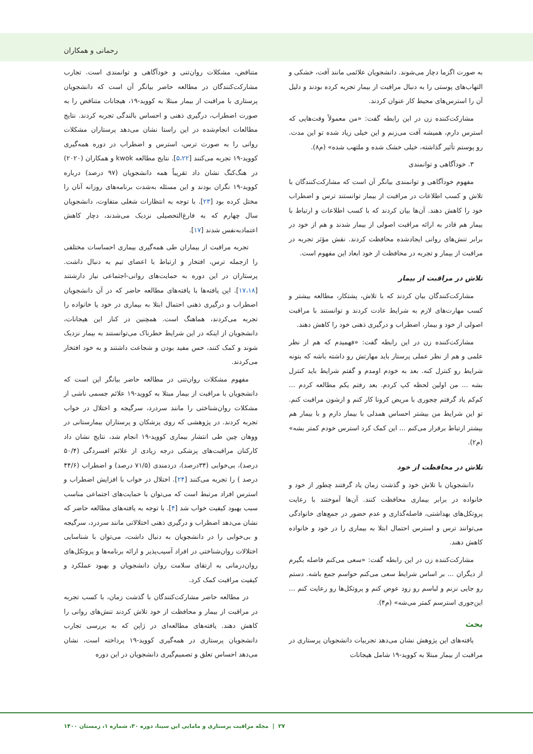رحمانی و همکاران
به صورت اگزما دچار می‌شوند. دانشجویان علائمی مانند آفت، خشکی و التهاب‌های پوستی را به دنبال مراقبت از بیمار تجربه کرده بودند و دلیل آن را استرس‌های محیط کار عنوان کردند.
مشارکت‌کننده زن در این رابطه گفت: «من معمولاً وقت‌هایی که استرس دارم، همیشه آفت می‌زنم و این خیلی زیاد شده تو این مدت. رو پوستم تأثیر گذاشته، خیلی خشک شده و ملتهب شده» (م۸).
۳. خودآگاهی و توانمندی
مفهوم خودآگاهی و توانمندی بیانگر آن است که مشارکت‌کنندگان با تلاش و کسب اطلاعات در مراقبت از بیمار توانستند ترس و اضطراب خود را کاهش دهند. آن‌ها بیان کردند که با کسب اطلاعات و ارتباط با بیمار هم قادر به ارائه مراقبت اصولی از بیمار شدند و هم از خود در برابر تنش‌های روانی ایجادشده محافظت کردند. نقش مؤثر تجربه در مراقبت از بیمار و تجربه در محافظت از خود ابعاد این مفهوم است.
تلاش در مراقبت از بیمار
مشارکت‌کنندگان بیان کردند که با تلاش، پشتکار، مطالعه بیشتر و کسب مهارت‌های لازم به شرایط عادت کردند و توانستند با مراقبت اصولی از خود و بیمار، اضطراب و درگیری ذهنی خود را کاهش دهند.
مشارکت‌کننده زن در این رابطه گفت: «فهمیدم که هم از نظر علمی و هم از نظر عملی پرستار باید مهارتش رو داشته باشه که بتونه شرایط رو کنترل کنه. بعد به خودم اومدم و گفتم شرایط باید کنترل بشه ... من اولین لحظه کپ کردم. بعد رفتم یکم مطالعه کردم ... کم‌کم یاد گرفتم چجوری با مریض کرونا کار کنم و ازشون مراقبت کنم. تو این شرایط من بیشتر احساس همدلی با بیمار دارم و با بیمار هم بیشتر ارتباط برقرار می‌کنم ... این کمک کرد استرس خودم کمتر بشه» (م۲).
تلاش در محافظت از خود
دانشجویان با تلاش خود و گذشت زمان یاد گرفتند چطور از خود و خانواده در برابر بیماری محافظت کنند. آن‌ها آموختند با رعایت پروتکل‌های بهداشتی، فاصله‌گذاری و عدم حضور در جمع‌های خانوادگی می‌توانند ترس و استرس احتمال ابتلا به بیماری را در خود و خانواده کاهش دهند.
مشارکت‌کننده زن در این رابطه گفت: «سعی می‌کنم فاصله بگیرم از دیگران ... بر اساس شرایط سعی می‌کنم حواسم جمع باشه. دستم رو جایی نزنم و لباسم رو زود عوض کنم و پروتکل‌ها رو رعایت کنم ... این‌جوری استرسم کمتر می‌شه» (م۴).
بحث
یافته‌های این پژوهش نشان می‌دهد تجربیات دانشجویان پرستاری در مراقبت از بیمار مبتلا به کووید-۱۹ شامل هیجانات
متناقض، مشکلات روان‌تنی و خودآگاهی و توانمندی است. تجارب مشارکت‌کنندگان در مطالعه حاضر بیانگر آن است که دانشجویان پرستاری با مراقبت از بیمار مبتلا به کووید-۱۹، هیجانات متناقض را به صورت اضطراب، درگیری ذهنی و احساس بالندگی تجربه کردند. نتایج مطالعات انجام‌شده در این راستا نشان می‌دهد پرستاران مشکلات روانی را به صورت ترس، استرس و اضطراب در دوره همه‌گیری کووید-۱۹ تجربه می‌کنند [۵،۲۲]. نتایج مطالعه kwok و همکاران (۲۰۲۰) در هنگ‌کنگ نشان داد تقریباً همه دانشجویان (۹۷ درصد) درباره کووید-۱۹ نگران بودند و این مسئله به‌شدت برنامه‌های روزانه آنان را مختل کرده بود [۲۳]. با توجه به انتظارات شغلی متفاوت، دانشجویان سال چهارم که به فارغ‌التحصیلی نزدیک می‌شدند، دچار کاهش اعتمادبه‌نفس شدند [۱۷].
تجربه مراقبت از بیماران طی همه‌گیری بیماری احساسات مختلفی را ازجمله ترس، افتخار و ارتباط با اعضای تیم به دنبال داشت. پرستاران در این دوره به حمایت‌های روانی-اجتماعی نیاز دارشتند [۱۷،۱۸]. این یافته‌ها با یافته‌های مطالعه حاضر که در آن دانشجویان اضطراب و درگیری ذهنی احتمال ابتلا به بیماری در خود یا خانواده را تجربه می‌کردند، هماهنگ است. همچنین در کنار این هیجانات، دانشجویان از اینکه در این شرایط خطرناک می‌توانستند به بیمار نزدیک شوند و کمک کنند، حس مفید بودن و شجاعت داشتند و به خود افتخار می‌کردند.
مفهوم مشکلات روان‌تنی در مطالعه حاضر بیانگر این است که دانشجویان با مراقبت از بیمار مبتلا به کووید-۱۹ علائم جسمی ناشی از مشکلات روان‌شناختی را مانند سردرد، سرگیجه و اختلال در خواب تجربه کردند. در پژوهشی که روی پزشکان و پرستاران بیمارستانی در ووهان چین طی انتشار بیماری کووید-۱۹ انجام شد، نتایج نشان داد کارکنان مراقبت‌های پزشکی درجه زیادی از علائم افسردگی (۵۰/۴ درصد)، بی‌خوابی (۳۴درصد)، دردمندی (۷۱/۵ درصد) و اضطراب (۴۴/۶ درصد ) را تجربه می‌کنند [۲۴]. اختلال در خواب با افزایش اضطراب و استرس افراد مرتبط است که می‌توان با حمایت‌های اجتماعی مناسب سبب بهبود کیفیت خواب شد [۴]. با توجه به یافته‌های مطالعه حاضر که نشان می‌دهد اضطراب و درگیری ذهنی اختلالاتی مانند سردرد، سرگیجه و بی‌خوابی را در دانشجویان به دنبال داشت، می‌توان با شناسایی اختلالات روان‌شناختی در افراد آسیب‌پذیر و ارائه برنامه‌ها و پروتکل‌های روان‌درمانی به ارتقای سلامت روان دانشجویان و بهبود عملکرد و کیفیت مراقبت کمک کرد.
در مطالعه حاضر مشارکت‌کنندگان با گذشت زمان، با کسب تجربه در مراقبت از بیمار و محافظت از خود تلاش کردند تنش‌های روانی را کاهش دهند. یافته‌های مطالعه‌ای در ژاپن که به بررسی تجارب دانشجویان پرستاری در همه‌گیری کووید-۱۹ پرداخته است، نشان می‌دهد احساس تعلق و تصمیم‌گیری دانشجویان در این دوره
۲۷ | مجله مراقبت پرستاری و مامایی ابن سینا، دوره ۳۰، شماره ۱، زمستان ۱۴۰۰